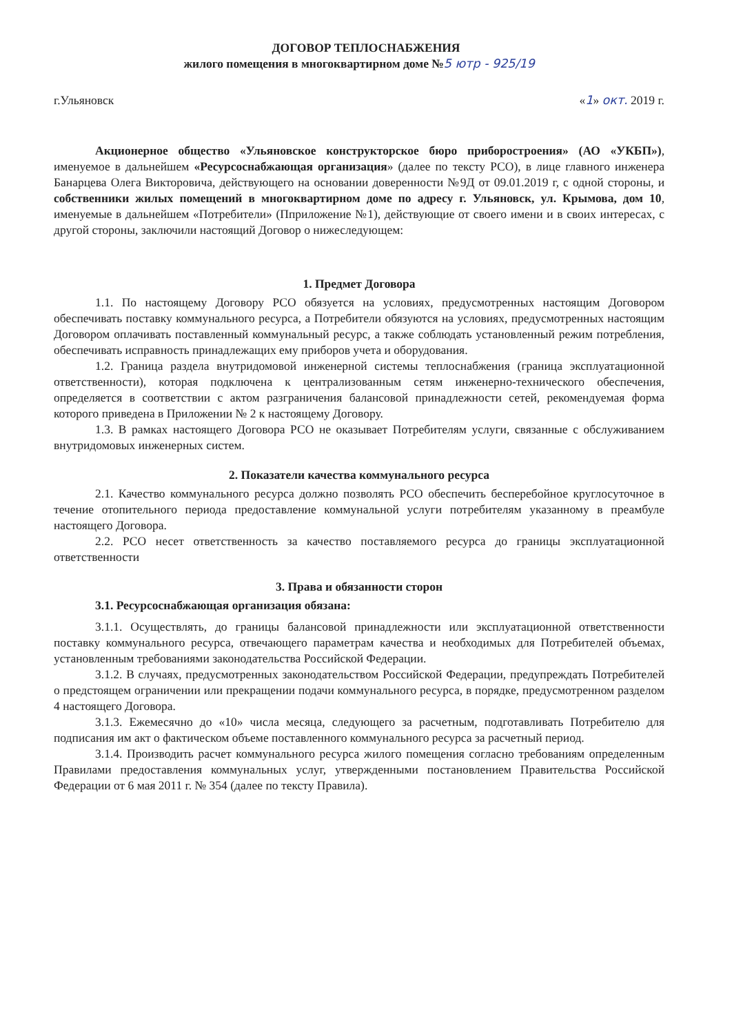ДОГОВОР ТЕПЛОСНАБЖЕНИЯ
жилого помещения в многоквартирном доме №5 ютр - 925/19
г.Ульяновск «1» окт. 2019 г.
Акционерное общество «Ульяновское конструкторское бюро приборостроения» (АО «УКБП»), именуемое в дальнейшем «Ресурсоснабжающая организация» (далее по тексту РСО), в лице главного инженера Банарцева Олега Викторовича, действующего на основании доверенности №9Д от 09.01.2019 г, с одной стороны, и собственники жилых помещений в многоквартирном доме по адресу г. Ульяновск, ул. Крымова, дом 10, именуемые в дальнейшем «Потребители» (Пприложение №1), действующие от своего имени и в своих интересах, с другой стороны, заключили настоящий Договор о нижеследующем:
1. Предмет Договора
1.1. По настоящему Договору РСО обязуется на условиях, предусмотренных настоящим Договором обеспечивать поставку коммунального ресурса, а Потребители обязуются на условиях, предусмотренных настоящим Договором оплачивать поставленный коммунальный ресурс, а также соблюдать установленный режим потребления, обеспечивать исправность принадлежащих ему приборов учета и оборудования.
1.2. Граница раздела внутридомовой инженерной системы теплоснабжения (граница эксплуатационной ответственности), которая подключена к централизованным сетям инженерно-технического обеспечения, определяется в соответствии с актом разграничения балансовой принадлежности сетей, рекомендуемая форма которого приведена в Приложении № 2 к настоящему Договору.
1.3. В рамках настоящего Договора РСО не оказывает Потребителям услуги, связанные с обслуживанием внутридомовых инженерных систем.
2. Показатели качества коммунального ресурса
2.1. Качество коммунального ресурса должно позволять РСО обеспечить бесперебойное круглосуточное в течение отопительного периода предоставление коммунальной услуги потребителям указанному в преамбуле настоящего Договора.
2.2. РСО несет ответственность за качество поставляемого ресурса до границы эксплуатационной ответственности
3. Права и обязанности сторон
3.1. Ресурсоснабжающая организация обязана:
3.1.1. Осуществлять, до границы балансовой принадлежности или эксплуатационной ответственности поставку коммунального ресурса, отвечающего параметрам качества и необходимых для Потребителей объемах, установленным требованиями законодательства Российской Федерации.
3.1.2. В случаях, предусмотренных законодательством Российской Федерации, предупреждать Потребителей о предстоящем ограничении или прекращении подачи коммунального ресурса, в порядке, предусмотренном разделом 4 настоящего Договора.
3.1.3. Ежемесячно до «10» числа месяца, следующего за расчетным, подготавливать Потребителю для подписания им акт о фактическом объеме поставленного коммунального ресурса за расчетный период.
3.1.4. Производить расчет коммунального ресурса жилого помещения согласно требованиям определенным Правилами предоставления коммунальных услуг, утвержденными постановлением Правительства Российской Федерации от 6 мая 2011 г. № 354 (далее по тексту Правила).